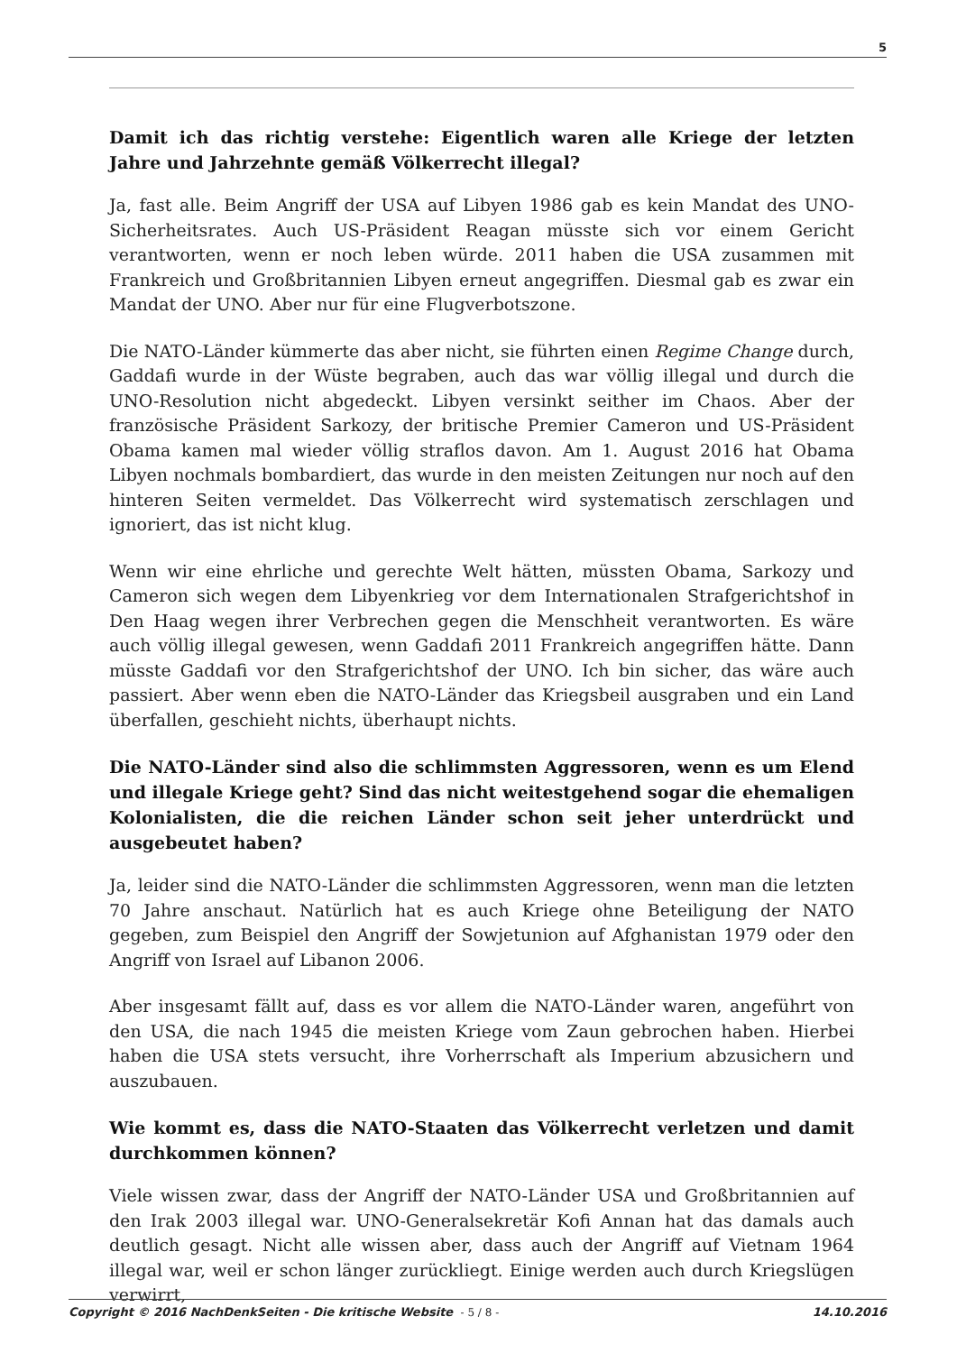5
Damit ich das richtig verstehe: Eigentlich waren alle Kriege der letzten Jahre und Jahrzehnte gemäß Völkerrecht illegal?
Ja, fast alle. Beim Angriff der USA auf Libyen 1986 gab es kein Mandat des UNO-Sicherheitsrates. Auch US-Präsident Reagan müsste sich vor einem Gericht verantworten, wenn er noch leben würde. 2011 haben die USA zusammen mit Frankreich und Großbritannien Libyen erneut angegriffen. Diesmal gab es zwar ein Mandat der UNO. Aber nur für eine Flugverbotszone.
Die NATO-Länder kümmerte das aber nicht, sie führten einen Regime Change durch, Gaddafi wurde in der Wüste begraben, auch das war völlig illegal und durch die UNO-Resolution nicht abgedeckt. Libyen versinkt seither im Chaos. Aber der französische Präsident Sarkozy, der britische Premier Cameron und US-Präsident Obama kamen mal wieder völlig straflos davon. Am 1. August 2016 hat Obama Libyen nochmals bombardiert, das wurde in den meisten Zeitungen nur noch auf den hinteren Seiten vermeldet. Das Völkerrecht wird systematisch zerschlagen und ignoriert, das ist nicht klug.
Wenn wir eine ehrliche und gerechte Welt hätten, müssten Obama, Sarkozy und Cameron sich wegen dem Libyenkrieg vor dem Internationalen Strafgerichtshof in Den Haag wegen ihrer Verbrechen gegen die Menschheit verantworten. Es wäre auch völlig illegal gewesen, wenn Gaddafi 2011 Frankreich angegriffen hätte. Dann müsste Gaddafi vor den Strafgerichtshof der UNO. Ich bin sicher, das wäre auch passiert. Aber wenn eben die NATO-Länder das Kriegsbeil ausgraben und ein Land überfallen, geschieht nichts, überhaupt nichts.
Die NATO-Länder sind also die schlimmsten Aggressoren, wenn es um Elend und illegale Kriege geht? Sind das nicht weitestgehend sogar die ehemaligen Kolonialisten, die die reichen Länder schon seit jeher unterdrückt und ausgebeutet haben?
Ja, leider sind die NATO-Länder die schlimmsten Aggressoren, wenn man die letzten 70 Jahre anschaut. Natürlich hat es auch Kriege ohne Beteiligung der NATO gegeben, zum Beispiel den Angriff der Sowjetunion auf Afghanistan 1979 oder den Angriff von Israel auf Libanon 2006.
Aber insgesamt fällt auf, dass es vor allem die NATO-Länder waren, angeführt von den USA, die nach 1945 die meisten Kriege vom Zaun gebrochen haben. Hierbei haben die USA stets versucht, ihre Vorherrschaft als Imperium abzusichern und auszubauen.
Wie kommt es, dass die NATO-Staaten das Völkerrecht verletzen und damit durchkommen können?
Viele wissen zwar, dass der Angriff der NATO-Länder USA und Großbritannien auf den Irak 2003 illegal war. UNO-Generalsekretär Kofi Annan hat das damals auch deutlich gesagt. Nicht alle wissen aber, dass auch der Angriff auf Vietnam 1964 illegal war, weil er schon länger zurückliegt. Einige werden auch durch Kriegslügen verwirrt,
Copyright © 2016 NachDenkSeiten - Die kritische Website - 5 / 8 - 14.10.2016